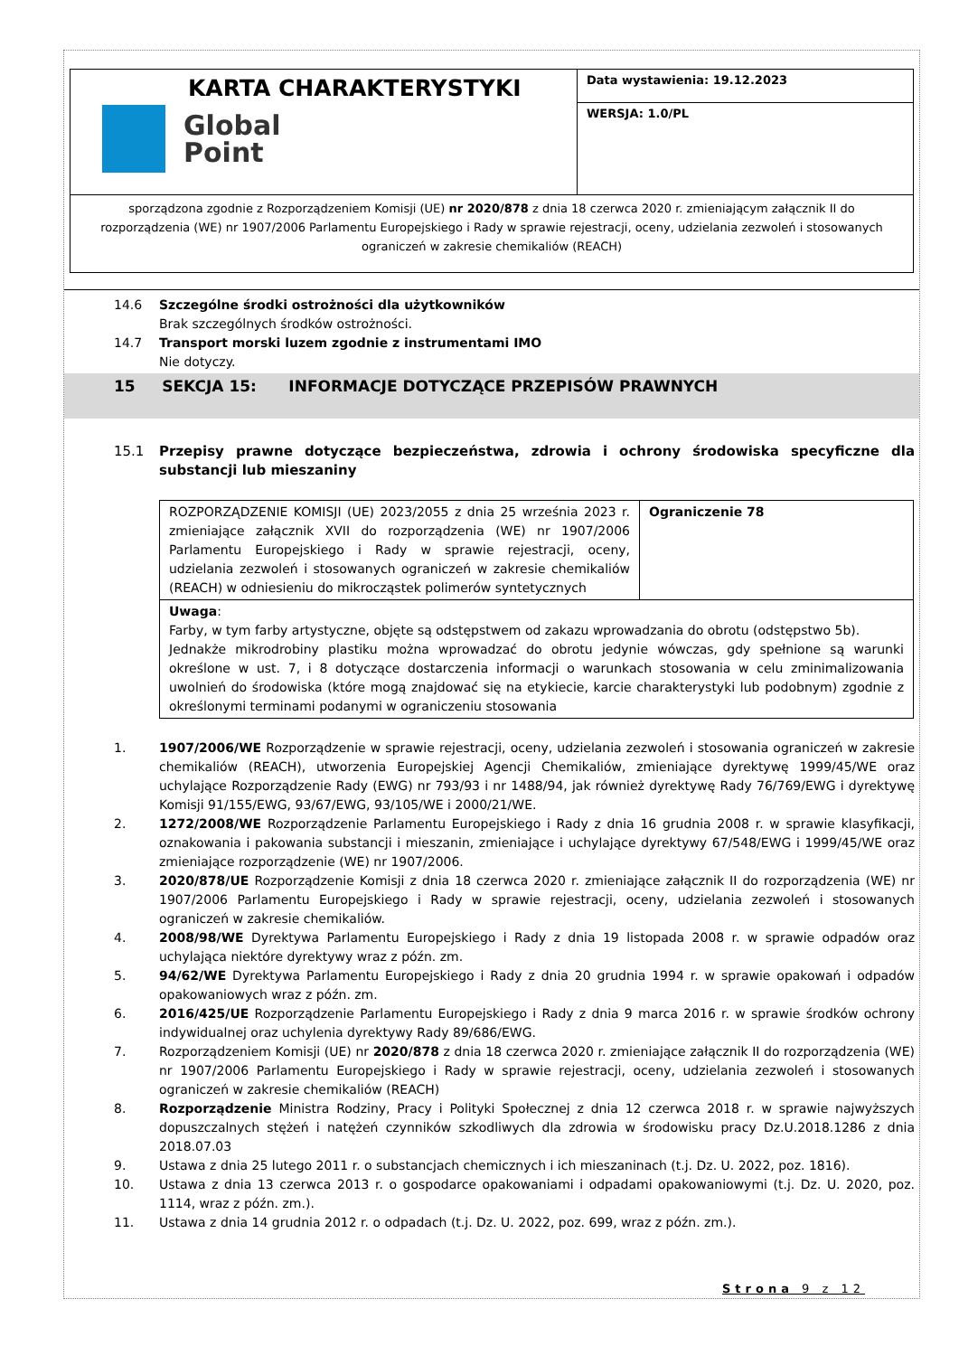KARTA CHARAKTERYSTYKI
Global
Point
Data wystawienia: 19.12.2023
WERSJA: 1.0/PL
sporządzona zgodnie z Rozporządzeniem Komisji (UE) nr 2020/878 z dnia 18 czerwca 2020 r. zmieniającym załącznik II do rozporządzenia (WE) nr 1907/2006 Parlamentu Europejskiego i Rady w sprawie rejestracji, oceny, udzielania zezwoleń i stosowanych ograniczeń w zakresie chemikaliów (REACH)
14.6 Szczególne środki ostrożności dla użytkowników
Brak szczególnych środków ostrożności.
14.7 Transport morski luzem zgodnie z instrumentami IMO
Nie dotyczy.
15 SEKCJA 15: INFORMACJE DOTYCZĄCE PRZEPISÓW PRAWNYCH
15.1 Przepisy prawne dotyczące bezpieczeństwa, zdrowia i ochrony środowiska specyficzne dla substancji lub mieszaniny
| ROZPORZĄDZENIE KOMISJI (UE) 2023/2055 z dnia 25 września 2023 r. zmieniające załącznik XVII do rozporządzenia (WE) nr 1907/2006 Parlamentu Europejskiego i Rady w sprawie rejestracji, oceny, udzielania zezwoleń i stosowanych ograniczeń w zakresie chemikaliów (REACH) w odniesieniu do mikrocząstek polimerów syntetycznych | Ograniczenie 78 |
| Uwaga : Farby, w tym farby artystyczne, objęte są odstępstwem od zakazu wprowadzania do obrotu (odstępstwo 5b). Jednakże mikrodrobiny plastiku można wprowadzać do obrotu jedynie wówczas, gdy spełnione są warunki określone w ust. 7, i 8 dotyczące dostarczenia informacji o warunkach stosowania w celu zminimalizowania uwolnień do środowiska (które mogą znajdować się na etykiecie, karcie charakterystyki lub podobnym) zgodnie z określonymi terminami podanymi w ograniczeniu stosowania | |
1. 1907/2006/WE Rozporządzenie w sprawie rejestracji, oceny, udzielania zezwoleń i stosowania ograniczeń w zakresie chemikaliów (REACH), utworzenia Europejskiej Agencji Chemikaliów, zmieniające dyrektywę 1999/45/WE oraz uchylające Rozporządzenie Rady (EWG) nr 793/93 i nr 1488/94, jak również dyrektywę Rady 76/769/EWG i dyrektywę Komisji 91/155/EWG, 93/67/EWG, 93/105/WE i 2000/21/WE.
2. 1272/2008/WE Rozporządzenie Parlamentu Europejskiego i Rady z dnia 16 grudnia 2008 r. w sprawie klasyfikacji, oznakowania i pakowania substancji i mieszanin, zmieniające i uchylające dyrektywy 67/548/EWG i 1999/45/WE oraz zmieniające rozporządzenie (WE) nr 1907/2006.
3. 2020/878/UE Rozporządzenie Komisji z dnia 18 czerwca 2020 r. zmieniające załącznik II do rozporządzenia (WE) nr 1907/2006 Parlamentu Europejskiego i Rady w sprawie rejestracji, oceny, udzielania zezwoleń i stosowanych ograniczeń w zakresie chemikaliów.
4. 2008/98/WE Dyrektywa Parlamentu Europejskiego i Rady z dnia 19 listopada 2008 r. w sprawie odpadów oraz uchylająca niektóre dyrektywy wraz z późn. zm.
5. 94/62/WE Dyrektywa Parlamentu Europejskiego i Rady z dnia 20 grudnia 1994 r. w sprawie opakowań i odpadów opakowaniowych wraz z późn. zm.
6. 2016/425/UE Rozporządzenie Parlamentu Europejskiego i Rady z dnia 9 marca 2016 r. w sprawie środków ochrony indywidualnej oraz uchylenia dyrektywy Rady 89/686/EWG.
7. Rozporządzeniem Komisji (UE) nr 2020/878 z dnia 18 czerwca 2020 r. zmieniające załącznik II do rozporządzenia (WE) nr 1907/2006 Parlamentu Europejskiego i Rady w sprawie rejestracji, oceny, udzielania zezwoleń i stosowanych ograniczeń w zakresie chemikaliów (REACH)
8. Rozporządzenie Ministra Rodziny, Pracy i Polityki Społecznej z dnia 12 czerwca 2018 r. w sprawie najwyższych dopuszczalnych stężeń i natężeń czynników szkodliwych dla zdrowia w środowisku pracy Dz.U.2018.1286 z dnia 2018.07.03
9. Ustawa z dnia 25 lutego 2011 r. o substancjach chemicznych i ich mieszaninach (t.j. Dz. U. 2022, poz. 1816).
10. Ustawa z dnia 13 czerwca 2013 r. o gospodarce opakowaniami i odpadami opakowaniowymi (t.j. Dz. U. 2020, poz. 1114, wraz z późn. zm.).
11. Ustawa z dnia 14 grudnia 2012 r. o odpadach (t.j. Dz. U. 2022, poz. 699, wraz z późn. zm.).
Strona 9 z 12